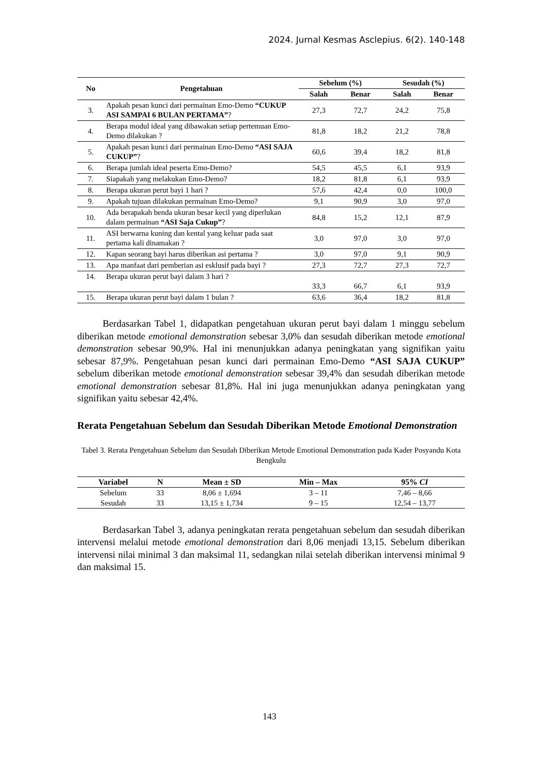2024. Jurnal Kesmas Asclepius. 6(2). 140-148
| No | Pengetahuan | Sebelum (%) | | Sesudah (%) | |
| --- | --- | --- | --- | --- | --- |
| | | Salah | Benar | Salah | Benar |
| 3. | Apakah pesan kunci dari permainan Emo-Demo “CUKUP ASI SAMPAI 6 BULAN PERTAMA” ? | 27,3 | 72,7 | 24,2 | 75,8 |
| 4. | Berapa modul ideal yang dibawakan setiap pertemuan Emo-Demo dilakukan ? | 81,8 | 18,2 | 21,2 | 78,8 |
| 5. | Apakah pesan kunci dari permainan Emo-Demo “ASI SAJA CUKUP” ? | 60,6 | 39,4 | 18,2 | 81,8 |
| 6. | Berapa jumlah ideal peserta Emo-Demo? | 54,5 | 45,5 | 6,1 | 93,9 |
| 7. | Siapakah yang melakukan Emo-Demo? | 18,2 | 81,8 | 6,1 | 93,9 |
| 8. | Berapa ukuran perut bayi 1 hari ? | 57,6 | 42,4 | 0,0 | 100,0 |
| 9. | Apakah tujuan dilakukan permainan Emo-Demo? | 9,1 | 90,9 | 3,0 | 97,0 |
| 10. | Ada berapakah benda ukuran besar kecil yang diperlukan dalam permainan “ASI Saja Cukup” ? | 84,8 | 15,2 | 12,1 | 87,9 |
| 11. | ASI berwarna kuning dan kental yang keluar pada saat pertama kali dinamakan ? | 3,0 | 97,0 | 3,0 | 97,0 |
| 12. | Kapan seorang bayi harus diberikan asi pertama ? | 3,0 | 97,0 | 9,1 | 90,9 |
| 13. | Apa manfaat dari pemberian asi esklusif pada bayi ? | 27,3 | 72,7 | 27,3 | 72,7 |
| 14. | Berapa ukuran perut bayi dalam 3 hari ? | 33,3 | 66,7 | 6,1 | 93,9 |
| 15. | Berapa ukuran perut bayi dalam 1 bulan ? | 63,6 | 36,4 | 18,2 | 81,8 |
Berdasarkan Tabel 1, didapatkan pengetahuan ukuran perut bayi dalam 1 minggu sebelum diberikan metode emotional demonstration sebesar 3,0% dan sesudah diberikan metode emotional demonstration sebesar 90,9%. Hal ini menunjukkan adanya peningkatan yang signifikan yaitu sebesar 87,9%. Pengetahuan pesan kunci dari permainan Emo-Demo “ASI SAJA CUKUP” sebelum diberikan metode emotional demonstration sebesar 39,4% dan sesudah diberikan metode emotional demonstration sebesar 81,8%. Hal ini juga menunjukkan adanya peningkatan yang signifikan yaitu sebesar 42,4%.
Rerata Pengetahuan Sebelum dan Sesudah Diberikan Metode Emotional Demonstration
Tabel 3. Rerata Pengetahuan Sebelum dan Sesudah Diberikan Metode Emotional Demonstration pada Kader Posyandu Kota Bengkulu
| Variabel | N | Mean ± SD | Min – Max | 95% CI |
| --- | --- | --- | --- | --- |
| Sebelum | 33 | 8,06 ± 1,694 | 3 – 11 | 7,46 – 8,66 |
| Sesudah | 33 | 13,15 ± 1,734 | 9 – 15 | 12,54 – 13,77 |
Berdasarkan Tabel 3, adanya peningkatan rerata pengetahuan sebelum dan sesudah diberikan intervensi melalui metode emotional demonstration dari 8,06 menjadi 13,15. Sebelum diberikan intervensi nilai minimal 3 dan maksimal 11, sedangkan nilai setelah diberikan intervensi minimal 9 dan maksimal 15.
143